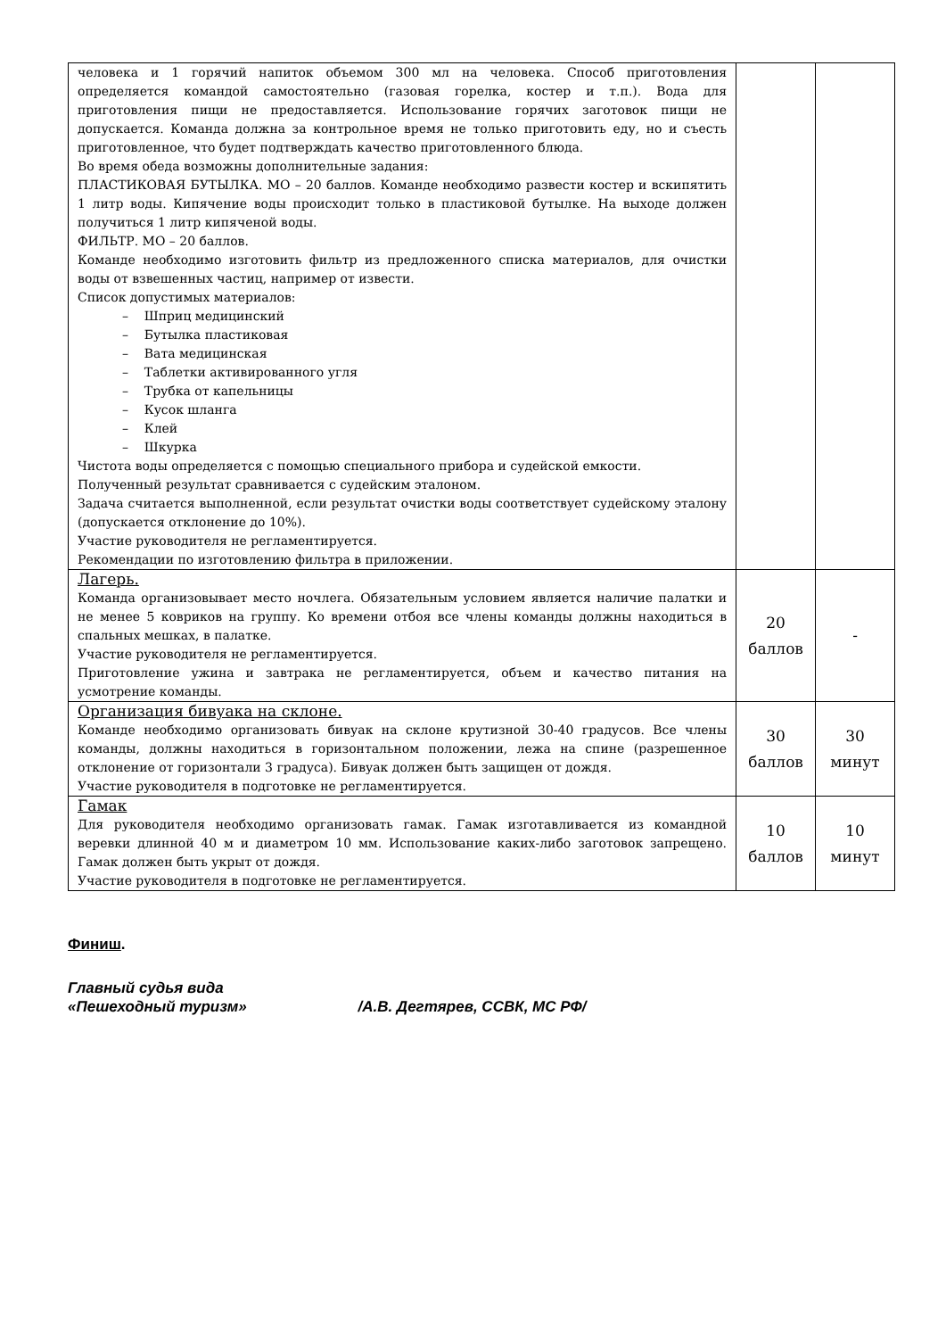| человека и 1 горячий напиток объемом 300 мл на человека. Способ приготовления определяется командой самостоятельно (газовая горелка, костер и т.п.). Вода для приготовления пищи не предоставляется. Использование горячих заготовок пищи не допускается. Команда должна за контрольное время не только приготовить еду, но и съесть приготовленное, что будет подтверждать качество приготовленного блюда. Во время обеда возможны дополнительные задания: ПЛАСТИКОВАЯ БУТЫЛКА. МО – 20 баллов. Команде необходимо развести костер и вскипятить 1 литр воды. Кипячение воды происходит только в пластиковой бутылке. На выходе должен получиться 1 литр кипяченой воды. ФИЛЬТР. МО – 20 баллов. Команде необходимо изготовить фильтр из предложенного списка материалов, для очистки воды от взвешенных частиц, например от извести. Список допустимых материалов: – Шприц медицинский – Бутылка пластиковая – Вата медицинская – Таблетки активированного угля – Трубка от капельницы – Кусок шланга – Клей – Шкурка Чистота воды определяется с помощью специального прибора и судейской емкости. Полученный результат сравнивается с судейским эталоном. Задача считается выполненной, если результат очистки воды соответствует судейскому эталону (допускается отклонение до 10%). Участие руководителя не регламентируется. Рекомендации по изготовлению фильтра в приложении. | | |
| Лагерь. Команда организовывает место ночлега. Обязательным условием является наличие палатки и не менее 5 ковриков на группу. Ко времени отбоя все члены команды должны находиться в спальных мешках, в палатке. Участие руководителя не регламентируется. Приготовление ужина и завтрака не регламентируется, объем и качество питания на усмотрение команды. | 20 баллов | - |
| Организация бивуака на склоне. Команде необходимо организовать бивуак на склоне крутизной 30-40 градусов. Все члены команды, должны находиться в горизонтальном положении, лежа на спине (разрешенное отклонение от горизонтали 3 градуса). Бивуак должен быть защищен от дождя. Участие руководителя в подготовке не регламентируется. | 30 баллов | 30 минут |
| Гамак Для руководителя необходимо организовать гамак. Гамак изготавливается из командной веревки длинной 40 м и диаметром 10 мм. Использование каких-либо заготовок запрещено. Гамак должен быть укрыт от дождя. Участие руководителя в подготовке не регламентируется. | 10 баллов | 10 минут |
Финиш.
Главный судья вида
«Пешеходный туризм» /А.В. Дегтярев, ССВК, МС РФ/